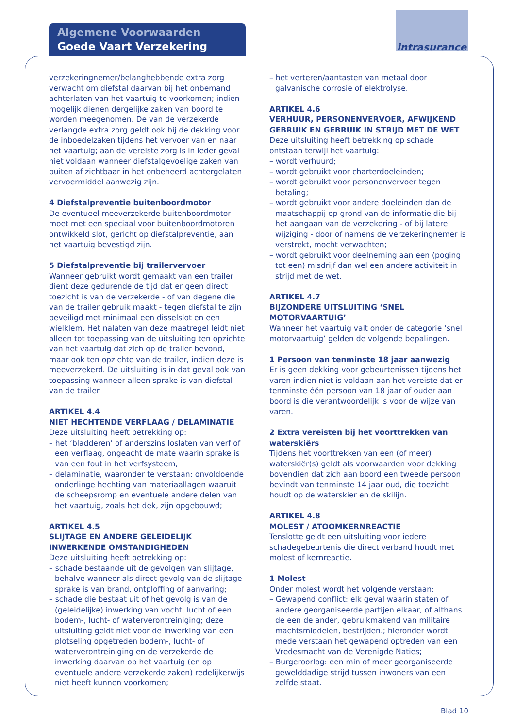Algemene Voorwaarden
Goede Vaart Verzekering
intrasurance
verzekeringnemer/belanghebbende extra zorg verwacht om diefstal daarvan bij het onbemand achterlaten van het vaartuig te voorkomen; indien mogelijk dienen dergelijke zaken van boord te worden meegenomen. De van de verzekerde verlangde extra zorg geldt ook bij de dekking voor de inboedelzaken tijdens het vervoer van en naar het vaartuig; aan de vereiste zorg is in ieder geval niet voldaan wanneer diefstalgevoelige zaken van buiten af zichtbaar in het onbeheerd achtergelaten vervoermiddel aanwezig zijn.
4 Diefstalpreventie buitenboordmotor
De eventueel meeverzekerde buitenboordmotor moet met een speciaal voor buitenboordmotoren ontwikkeld slot, gericht op diefstalpreventie, aan het vaartuig bevestigd zijn.
5 Diefstalpreventie bij trailervervoer
Wanneer gebruikt wordt gemaakt van een trailer dient deze gedurende de tijd dat er geen direct toezicht is van de verzekerde - of van degene die van de trailer gebruik maakt - tegen diefstal te zijn beveiligd met minimaal een disselslot en een wielklem. Het nalaten van deze maatregel leidt niet alleen tot toepassing van de uitsluiting ten opzichte van het vaartuig dat zich op de trailer bevond, maar ook ten opzichte van de trailer, indien deze is meeverzekerd. De uitsluiting is in dat geval ook van toepassing wanneer alleen sprake is van diefstal van de trailer.
ARTIKEL 4.4
NIET HECHTENDE VERFLAAG / DELAMINATIE
Deze uitsluiting heeft betrekking op:
– het ‘bladderen’ of anderszins loslaten van verf of een verflaag, ongeacht de mate waarin sprake is van een fout in het verfsysteem;
– delaminatie, waaronder te verstaan: onvoldoende onderlinge hechting van materiaallagen waaruit de scheepsromp en eventuele andere delen van het vaartuig, zoals het dek, zijn opgebouwd;
ARTIKEL 4.5
SLIJTAGE EN ANDERE GELEIDELIJK INWERKENDE OMSTANDIGHEDEN
Deze uitsluiting heeft betrekking op:
– schade bestaande uit de gevolgen van slijtage, behalve wanneer als direct gevolg van de slijtage sprake is van brand, ontploffing of aanvaring;
– schade die bestaat uit of het gevolg is van de (geleidelijke) inwerking van vocht, lucht of een bodem-, lucht- of waterverontreiniging; deze uitsluiting geldt niet voor de inwerking van een plotseling opgetreden bodem-, lucht- of waterverontreiniging en de verzekerde de inwerking daarvan op het vaartuig (en op eventuele andere verzekerde zaken) redelijkerwijs niet heeft kunnen voorkomen;
– het verteren/aantasten van metaal door galvanische corrosie of elektrolyse.
ARTIKEL 4.6
VERHUUR, PERSONENVERVOER, AFWIJKEND GEBRUIK EN GEBRUIK IN STRIJD MET DE WET
Deze uitsluiting heeft betrekking op schade ontstaan terwijl het vaartuig:
– wordt verhuurd;
– wordt gebruikt voor charterdoeleinden;
– wordt gebruikt voor personenvervoer tegen betaling;
– wordt gebruikt voor andere doeleinden dan de maatschappij op grond van de informatie die bij het aangaan van de verzekering - of bij latere wijziging - door of namens de verzekeringnemer is verstrekt, mocht verwachten;
– wordt gebruikt voor deelneming aan een (poging tot een) misdrijf dan wel een andere activiteit in strijd met de wet.
ARTIKEL 4.7
BIJZONDERE UITSLUITING ‘SNEL MOTORVAARTUIG’
Wanneer het vaartuig valt onder de categorie ‘snel motorvaartuig’ gelden de volgende bepalingen.
1 Persoon van tenminste 18 jaar aanwezig
Er is geen dekking voor gebeurtenissen tijdens het varen indien niet is voldaan aan het vereiste dat er tenminste één persoon van 18 jaar of ouder aan boord is die verantwoordelijk is voor de wijze van varen.
2 Extra vereisten bij het voorttrekken van waterskiërs
Tijdens het voorttrekken van een (of meer) waterskiër(s) geldt als voorwaarden voor dekking bovendien dat zich aan boord een tweede persoon bevindt van tenminste 14 jaar oud, die toezicht houdt op de waterskier en de skilijn.
ARTIKEL 4.8
MOLEST / ATOOMKERNREACTIE
Tenslotte geldt een uitsluiting voor iedere schadegebeurtenis die direct verband houdt met molest of kernreactie.
1 Molest
Onder molest wordt het volgende verstaan:
– Gewapend conflict: elk geval waarin staten of andere georganiseerde partijen elkaar, of althans de een de ander, gebruikmakend van militaire machtsmiddelen, bestrijden.; hieronder wordt mede verstaan het gewapend optreden van een Vredesmacht van de Verenigde Naties;
– Burgeroorlog: een min of meer georganiseerde gewelddadige strijd tussen inwoners van een zelfde staat.
Blad 10